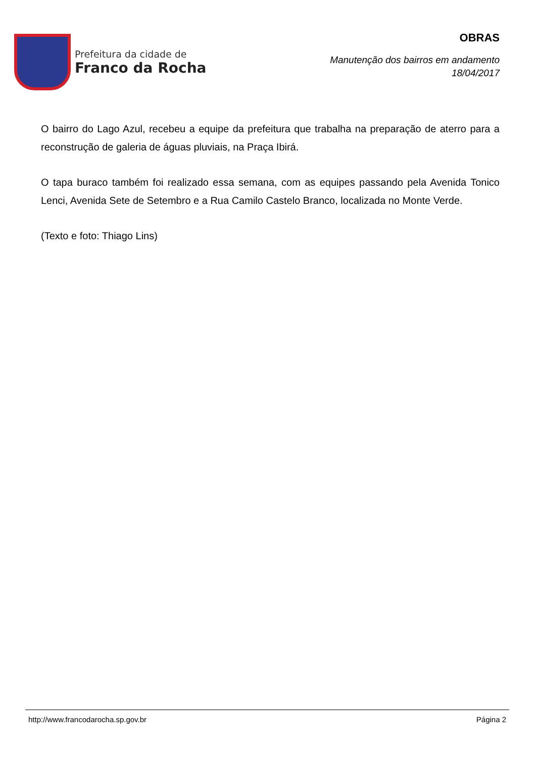Prefeitura da cidade de
Franco da Rocha
OBRAS
Manutenção dos bairros em andamento
18/04/2017
O bairro do Lago Azul, recebeu a equipe da prefeitura que trabalha na preparação de aterro para a reconstrução de galeria de águas pluviais, na Praça Ibirá.
O tapa buraco também foi realizado essa semana, com as equipes passando pela Avenida Tonico Lenci, Avenida Sete de Setembro e a Rua Camilo Castelo Branco, localizada no Monte Verde.
(Texto e foto: Thiago Lins)
http://www.francodarocha.sp.gov.br Página 2